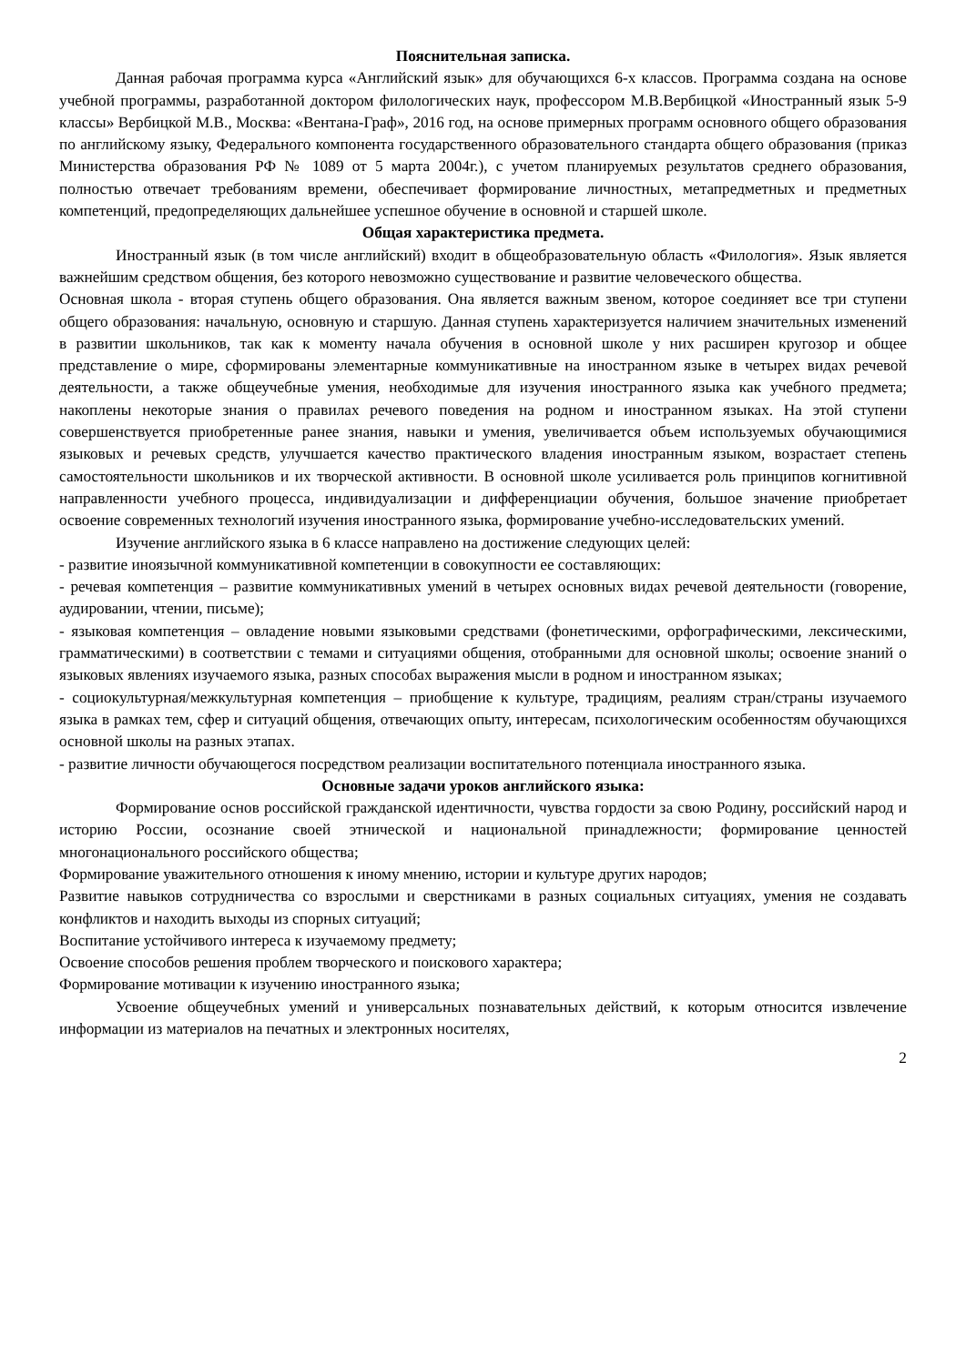Пояснительная записка.
Данная рабочая программа курса «Английский язык» для обучающихся 6-х классов. Программа создана на основе учебной программы, разработанной доктором филологических наук, профессором М.В.Вербицкой «Иностранный язык 5-9 классы» Вербицкой М.В., Москва: «Вентана-Граф», 2016 год, на основе примерных программ основного общего образования по английскому языку, Федерального компонента государственного образовательного стандарта общего образования (приказ Министерства образования РФ № 1089 от 5 марта 2004г.), с учетом планируемых результатов среднего образования, полностью отвечает требованиям времени, обеспечивает формирование личностных, метапредметных и предметных компетенций, предопределяющих дальнейшее успешное обучение в основной и старшей школе.
Общая характеристика предмета.
Иностранный язык (в том числе английский) входит в общеобразовательную область «Филология». Язык является важнейшим средством общения, без которого невозможно существование и развитие человеческого общества.
Основная школа - вторая ступень общего образования. Она является важным звеном, которое соединяет все три ступени общего образования: начальную, основную и старшую. Данная ступень характеризуется наличием значительных изменений в развитии школьников, так как к моменту начала обучения в основной школе у них расширен кругозор и общее представление о мире, сформированы элементарные коммуникативные на иностранном языке в четырех видах речевой деятельности, а также общеучебные умения, необходимые для изучения иностранного языка как учебного предмета; накоплены некоторые знания о правилах речевого поведения на родном и иностранном языках. На этой ступени совершенствуется приобретенные ранее знания, навыки и умения, увеличивается объем используемых обучающимися языковых и речевых средств, улучшается качество практического владения иностранным языком, возрастает степень самостоятельности школьников и их творческой активности. В основной школе усиливается роль принципов когнитивной направленности учебного процесса, индивидуализации и дифференциации обучения, большое значение приобретает освоение современных технологий изучения иностранного языка, формирование учебно-исследовательских умений.
Изучение английского языка в 6 классе направлено на достижение следующих целей:
- развитие иноязычной коммуникативной компетенции в совокупности ее составляющих:
- речевая компетенция – развитие коммуникативных умений в четырех основных видах речевой деятельности (говорение, аудировании, чтении, письме);
- языковая компетенция – овладение новыми языковыми средствами (фонетическими, орфографическими, лексическими, грамматическими) в соответствии с темами и ситуациями общения, отобранными для основной школы; освоение знаний о языковых явлениях изучаемого языка, разных способах выражения мысли в родном и иностранном языках;
- социокультурная/межкультурная компетенция – приобщение к культуре, традициям, реалиям стран/страны изучаемого языка в рамках тем, сфер и ситуаций общения, отвечающих опыту, интересам, психологическим особенностям обучающихся основной школы на разных этапах.
- развитие личности обучающегося посредством реализации воспитательного потенциала иностранного языка.
Основные задачи уроков английского языка:
Формирование основ российской гражданской идентичности, чувства гордости за свою Родину, российский народ и историю России, осознание своей этнической и национальной принадлежности; формирование ценностей многонационального российского общества;
Формирование уважительного отношения к иному мнению, истории и культуре других народов;
Развитие навыков сотрудничества со взрослыми и сверстниками в разных социальных ситуациях, умения не создавать конфликтов и находить выходы из спорных ситуаций;
Воспитание устойчивого интереса к изучаемому предмету;
Освоение способов решения проблем творческого и поискового характера;
Формирование мотивации к изучению иностранного языка;
Усвоение общеучебных умений и универсальных познавательных действий, к которым относится извлечение информации из материалов на печатных и электронных носителях,
2